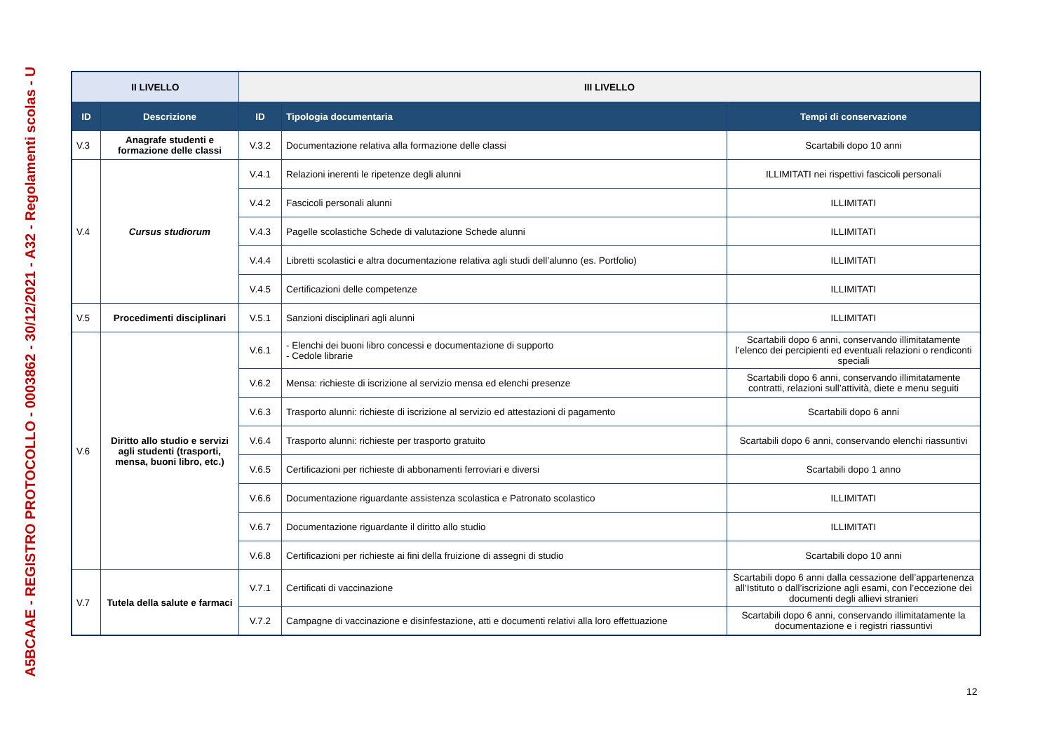A5BCAAE - REGISTRO PROTOCOLLO - 0003862 - 30/12/2021 - A32 - Regolamenti scolas - U
| II LIVELLO | | III LIVELLO | | |
| --- | --- | --- | --- | --- |
| ID | Descrizione | ID | Tipologia documentaria | Tempi di conservazione |
| V.3 | Anagrafe studenti e formazione delle classi | V.3.2 | Documentazione relativa alla formazione delle classi | Scartabili dopo 10 anni |
| V.4 | Cursus studiorum | V.4.1 | Relazioni inerenti le ripetenze degli alunni | ILLIMITATI nei rispettivi fascicoli personali |
| | | V.4.2 | Fascicoli personali alunni | ILLIMITATI |
| | | V.4.3 | Pagelle scolastiche Schede di valutazione Schede alunni | ILLIMITATI |
| | | V.4.4 | Libretti scolastici e altra documentazione relativa agli studi dell’alunno (es. Portfolio) | ILLIMITATI |
| | | V.4.5 | Certificazioni delle competenze | ILLIMITATI |
| V.5 | Procedimenti disciplinari | V.5.1 | Sanzioni disciplinari agli alunni | ILLIMITATI |
| V.6 | Diritto allo studio e servizi agli studenti (trasporti, mensa, buoni libro, etc.) | V.6.1 | - Elenchi dei buoni libro concessi e documentazione di supporto - Cedole librarie | Scartabili dopo 6 anni, conservando illimitatamente l’elenco dei percipienti ed eventuali relazioni o rendiconti speciali |
| | | V.6.2 | Mensa: richieste di iscrizione al servizio mensa ed elenchi presenze | Scartabili dopo 6 anni, conservando illimitatamente contratti, relazioni sull’attività, diete e menu seguiti |
| | | V.6.3 | Trasporto alunni: richieste di iscrizione al servizio ed attestazioni di pagamento | Scartabili dopo 6 anni |
| | | V.6.4 | Trasporto alunni: richieste per trasporto gratuito | Scartabili dopo 6 anni, conservando elenchi riassuntivi |
| | | V.6.5 | Certificazioni per richieste di abbonamenti ferroviari e diversi | Scartabili dopo 1 anno |
| | | V.6.6 | Documentazione riguardante assistenza scolastica e Patronato scolastico | ILLIMITATI |
| | | V.6.7 | Documentazione riguardante il diritto allo studio | ILLIMITATI |
| | | V.6.8 | Certificazioni per richieste ai fini della fruizione di assegni di studio | Scartabili dopo 10 anni |
| V.7 | Tutela della salute e farmaci | V.7.1 | Certificati di vaccinazione | Scartabili dopo 6 anni dalla cessazione dell’appartenenza all’Istituto o dall’iscrizione agli esami, con l’eccezione dei documenti degli allievi stranieri |
| | | V.7.2 | Campagne di vaccinazione e disinfestazione, atti e documenti relativi alla loro effettuazione | Scartabili dopo 6 anni, conservando illimitatamente la documentazione e i registri riassuntivi |
12